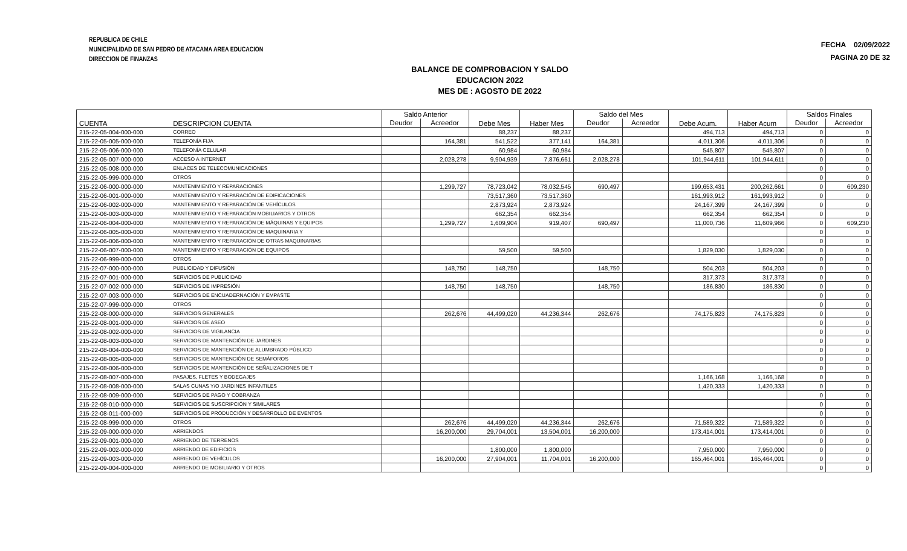REPUBLICA DE CHILE
MUNICIPALIDAD DE SAN PEDRO DE ATACAMA AREA EDUCACION
DIRECCION DE FINANZAS
FECHA 02/09/2022
PAGINA 20 DE 32
BALANCE DE COMPROBACION Y SALDO
EDUCACION 2022
MES DE : AGOSTO DE 2022
| CUENTA | DESCRIPCION CUENTA | Saldo Anterior | | Debe Mes | Haber Mes | Saldo del Mes | | Debe Acum. | Haber Acum | Saldos Finales | |
| --- | --- | --- | --- | --- | --- | --- | --- | --- | --- | --- | --- |
| | | Deudor | Acreedor | | | Deudor | Acreedor | | | Deudor | Acreedor |
| 215-22-05-004-000-000 | CORREO | | | 88,237 | 88,237 | | | 494,713 | 494,713 | 0 | 0 |
| 215-22-05-005-000-000 | TELEFONÍA FIJA | | 164,381 | 541,522 | 377,141 | 164,381 | | 4,011,306 | 4,011,306 | 0 | 0 |
| 215-22-05-006-000-000 | TELEFONÍA CELULAR | | | 60,984 | 60,984 | | | 545,807 | 545,807 | 0 | 0 |
| 215-22-05-007-000-000 | ACCESO A INTERNET | | 2,028,278 | 9,904,939 | 7,876,661 | 2,028,278 | | 101,944,611 | 101,944,611 | 0 | 0 |
| 215-22-05-008-000-000 | ENLACES DE TELECOMUNICACIONES | | | | | | | | | 0 | 0 |
| 215-22-05-999-000-000 | OTROS | | | | | | | | | 0 | 0 |
| 215-22-06-000-000-000 | MANTENIMIENTO Y REPARACIONES | | 1,299,727 | 78,723,042 | 78,032,545 | 690,497 | | 199,653,431 | 200,262,661 | 0 | 609,230 |
| 215-22-06-001-000-000 | MANTENIMIENTO Y REPARACIÓN DE EDIFICACIONES | | | 73,517,360 | 73,517,360 | | | 161,993,912 | 161,993,912 | 0 | 0 |
| 215-22-06-002-000-000 | MANTENIMIENTO Y REPARACIÓN DE VEHÍCULOS | | | 2,873,924 | 2,873,924 | | | 24,167,399 | 24,167,399 | 0 | 0 |
| 215-22-06-003-000-000 | MANTENIMIENTO Y REPARACIÓN MOBILIARIOS Y OTROS | | | 662,354 | 662,354 | | | 662,354 | 662,354 | 0 | 0 |
| 215-22-06-004-000-000 | MANTENIMIENTO Y REPARACIÓN DE MÁQUINAS Y EQUIPOS | | 1,299,727 | 1,609,904 | 919,407 | 690,497 | | 11,000,736 | 11,609,966 | 0 | 609,230 |
| 215-22-06-005-000-000 | MANTENIMIENTO Y REPARACIÓN DE MAQUINARIA Y | | | | | | | | | 0 | 0 |
| 215-22-06-006-000-000 | MANTENIMIENTO Y REPARACIÓN DE OTRAS MAQUINARIAS | | | | | | | | | 0 | 0 |
| 215-22-06-007-000-000 | MANTENIMIENTO Y REPARACIÓN DE EQUIPOS | | | 59,500 | 59,500 | | | 1,829,030 | 1,829,030 | 0 | 0 |
| 215-22-06-999-000-000 | OTROS | | | | | | | | | 0 | 0 |
| 215-22-07-000-000-000 | PUBLICIDAD Y DIFUSIÓN | | 148,750 | 148,750 | | 148,750 | | 504,203 | 504,203 | 0 | 0 |
| 215-22-07-001-000-000 | SERVICIOS DE PUBLICIDAD | | | | | | | 317,373 | 317,373 | 0 | 0 |
| 215-22-07-002-000-000 | SERVICIOS DE IMPRESIÓN | | 148,750 | 148,750 | | 148,750 | | 186,830 | 186,830 | 0 | 0 |
| 215-22-07-003-000-000 | SERVICIOS DE ENCUADERNACIÓN Y EMPASTE | | | | | | | | | 0 | 0 |
| 215-22-07-999-000-000 | OTROS | | | | | | | | | 0 | 0 |
| 215-22-08-000-000-000 | SERVICIOS GENERALES | | 262,676 | 44,499,020 | 44,236,344 | 262,676 | | 74,175,823 | 74,175,823 | 0 | 0 |
| 215-22-08-001-000-000 | SERVICIOS DE ASEO | | | | | | | | | 0 | 0 |
| 215-22-08-002-000-000 | SERVICIOS DE VIGILANCIA | | | | | | | | | 0 | 0 |
| 215-22-08-003-000-000 | SERVICIOS DE MANTENCIÓN DE JARDINES | | | | | | | | | 0 | 0 |
| 215-22-08-004-000-000 | SERVICIOS DE MANTENCIÓN DE ALUMBRADO PÚBLICO | | | | | | | | | 0 | 0 |
| 215-22-08-005-000-000 | SERVICIOS DE MANTENCIÓN DE SEMÁFOROS | | | | | | | | | 0 | 0 |
| 215-22-08-006-000-000 | SERVICIOS DE MANTENCIÓN DE SEÑALIZACIONES DE T | | | | | | | | | 0 | 0 |
| 215-22-08-007-000-000 | PASAJES, FLETES Y BODEGAJES | | | | | | | 1,166,168 | 1,166,168 | 0 | 0 |
| 215-22-08-008-000-000 | SALAS CUNAS Y/O JARDINES INFANTILES | | | | | | | 1,420,333 | 1,420,333 | 0 | 0 |
| 215-22-08-009-000-000 | SERVICIOS DE PAGO Y COBRANZA | | | | | | | | | 0 | 0 |
| 215-22-08-010-000-000 | SERVICIOS DE SUSCRIPCIÓN Y SIMILARES | | | | | | | | | 0 | 0 |
| 215-22-08-011-000-000 | SERVICIOS DE PRODUCCIÓN Y DESARROLLO DE EVENTOS | | | | | | | | | 0 | 0 |
| 215-22-08-999-000-000 | OTROS | | 262,676 | 44,499,020 | 44,236,344 | 262,676 | | 71,589,322 | 71,589,322 | 0 | 0 |
| 215-22-09-000-000-000 | ARRIENDOS | | 16,200,000 | 29,704,001 | 13,504,001 | 16,200,000 | | 173,414,001 | 173,414,001 | 0 | 0 |
| 215-22-09-001-000-000 | ARRIENDO DE TERRENOS | | | | | | | | | 0 | 0 |
| 215-22-09-002-000-000 | ARRIENDO DE EDIFICIOS | | | 1,800,000 | 1,800,000 | | | 7,950,000 | 7,950,000 | 0 | 0 |
| 215-22-09-003-000-000 | ARRIENDO DE VEHÍCULOS | | 16,200,000 | 27,904,001 | 11,704,001 | 16,200,000 | | 165,464,001 | 165,464,001 | 0 | 0 |
| 215-22-09-004-000-000 | ARRIENDO DE MOBILIARIO Y OTROS | | | | | | | | | 0 | 0 |